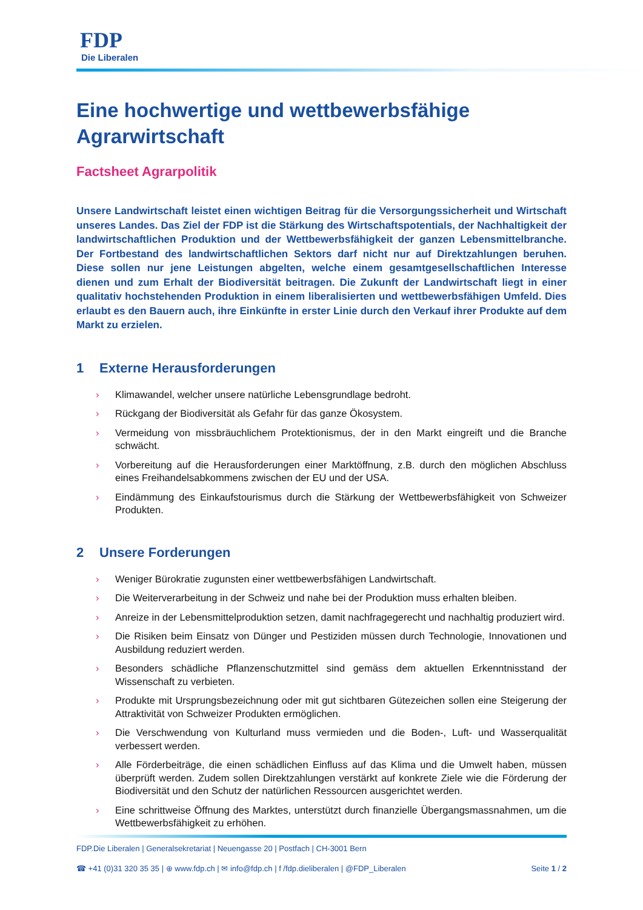FDP
Die Liberalen
Eine hochwertige und wettbewerbsfähige Agrarwirtschaft
Factsheet Agrarpolitik
Unsere Landwirtschaft leistet einen wichtigen Beitrag für die Versorgungssicherheit und Wirtschaft unseres Landes. Das Ziel der FDP ist die Stärkung des Wirtschaftspotentials, der Nachhaltigkeit der landwirtschaftlichen Produktion und der Wettbewerbsfähigkeit der ganzen Lebensmittelbranche. Der Fortbestand des landwirtschaftlichen Sektors darf nicht nur auf Direktzahlungen beruhen. Diese sollen nur jene Leistungen abgelten, welche einem gesamtgesellschaftlichen Interesse dienen und zum Erhalt der Biodiversität beitragen. Die Zukunft der Landwirtschaft liegt in einer qualitativ hochstehenden Produktion in einem liberalisierten und wettbewerbsfähigen Umfeld. Dies erlaubt es den Bauern auch, ihre Einkünfte in erster Linie durch den Verkauf ihrer Produkte auf dem Markt zu erzielen.
1 Externe Herausforderungen
› Klimawandel, welcher unsere natürliche Lebensgrundlage bedroht.
› Rückgang der Biodiversität als Gefahr für das ganze Ökosystem.
› Vermeidung von missbräuchlichem Protektionismus, der in den Markt eingreift und die Branche schwächt.
› Vorbereitung auf die Herausforderungen einer Marktöffnung, z.B. durch den möglichen Abschluss eines Freihandelsabkommens zwischen der EU und der USA.
› Eindämmung des Einkaufstourismus durch die Stärkung der Wettbewerbsfähigkeit von Schweizer Produkten.
2 Unsere Forderungen
› Weniger Bürokratie zugunsten einer wettbewerbsfähigen Landwirtschaft.
› Die Weiterverarbeitung in der Schweiz und nahe bei der Produktion muss erhalten bleiben.
› Anreize in der Lebensmittelproduktion setzen, damit nachfragegerecht und nachhaltig produziert wird.
› Die Risiken beim Einsatz von Dünger und Pestiziden müssen durch Technologie, Innovationen und Ausbildung reduziert werden.
› Besonders schädliche Pflanzenschutzmittel sind gemäss dem aktuellen Erkenntnisstand der Wissenschaft zu verbieten.
› Produkte mit Ursprungsbezeichnung oder mit gut sichtbaren Gütezeichen sollen eine Steigerung der Attraktivität von Schweizer Produkten ermöglichen.
› Die Verschwendung von Kulturland muss vermieden und die Boden-, Luft- und Wasserqualität verbessert werden.
› Alle Förderbeiträge, die einen schädlichen Einfluss auf das Klima und die Umwelt haben, müssen überprüft werden. Zudem sollen Direktzahlungen verstärkt auf konkrete Ziele wie die Förderung der Biodiversität und den Schutz der natürlichen Ressourcen ausgerichtet werden.
› Eine schrittweise Öffnung des Marktes, unterstützt durch finanzielle Übergangsmassnahmen, um die Wettbewerbsfähigkeit zu erhöhen.
FDP.Die Liberalen | Generalsekretariat | Neuengasse 20 | Postfach | CH-3001 Bern
☎ +41 (0)31 320 35 35 | ⊕ www.fdp.ch | ✉ info@fdp.ch | f /fdp.dieliberalen | @FDP_Liberalen
Seite 1 / 2